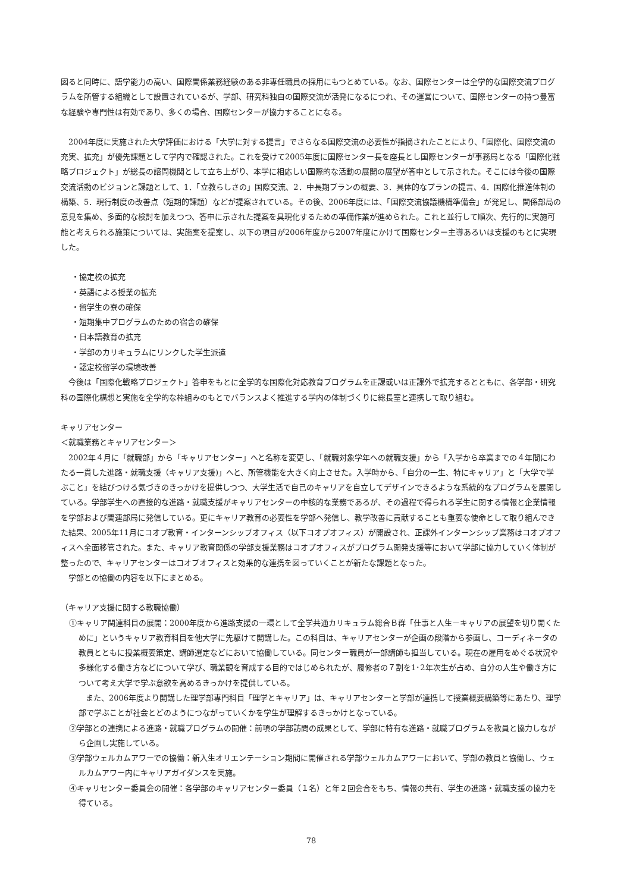図ると同時に、語学能力の高い、国際関係業務経験のある非専任職員の採用にもつとめている。なお、国際センターは全学的な国際交流プログラムを所管する組織として設置されているが、学部、研究科独自の国際交流が活発になるにつれ、その運営について、国際センターの持つ豊富な経験や専門性は有効であり、多くの場合、国際センターが協力することになる。
　2004年度に実施された大学評価における「大学に対する提言」でさらなる国際交流の必要性が指摘されたことにより、「国際化、国際交流の充実、拡充」が優先課題として学内で確認された。これを受けて2005年度に国際センター長を座長とし国際センターが事務局となる「国際化戦略プロジェクト」が総長の諮問機関として立ち上がり、本学に相応しい国際的な活動の展開の展望が答申として示された。そこには今後の国際交流活動のビジョンと課題として、1．「立教らしさの」国際交流、2．中長期プランの概要、3．具体的なプランの提言、4．国際化推進体制の構築、5．現行制度の改善点（短期的課題）などが提案されている。その後、2006年度には、「国際交流協議機構準備会」が発足し、関係部局の意見を集め、多面的な検討を加えつつ、答申に示された提案を具現化するための準備作業が進められた。これと並行して順次、先行的に実施可能と考えられる施策については、実施案を提案し、以下の項目が2006年度から2007年度にかけて国際センター主導あるいは支援のもとに実現した。
・協定校の拡充
・英語による授業の拡充
・留学生の寮の確保
・短期集中プログラムのための宿舎の確保
・日本語教育の拡充
・学部のカリキュラムにリンクした学生派遣
・認定校留学の環境改善
　今後は「国際化戦略プロジェクト」答申をもとに全学的な国際化対応教育プログラムを正課或いは正課外で拡充するとともに、各学部・研究科の国際化構想と実施を全学的な枠組みのもとでバランスよく推進する学内の体制づくりに総長室と連携して取り組む。
キャリアセンター
＜就職業務とキャリアセンター＞
　2002年４月に「就職部」から「キャリアセンター」へと名称を変更し、「就職対象学年への就職支援」から「入学から卒業までの４年間にわたる一貫した進路・就職支援（キャリア支援)」へと、所管機能を大きく向上させた。入学時から、「自分の一生、特にキャリア」と「大学で学ぶこと」を結びつける気づきのきっかけを提供しつつ、大学生活で自己のキャリアを自立してデザインできるような系統的なプログラムを展開している。学部学生への直接的な進路・就職支援がキャリアセンターの中核的な業務であるが、その過程で得られる学生に関する情報と企業情報を学部および関連部局に発信している。更にキャリア教育の必要性を学部へ発信し、教学改善に貢献することも重要な使命として取り組んできた結果、2005年11月にコオプ教育・インターンシップオフィス（以下コオプオフィス）が開設され、正課外インターンシップ業務はコオプオフィスへ全面移管された。また、キャリア教育関係の学部支援業務はコオプオフィスがプログラム開発支援等において学部に協力していく体制が整ったので、キャリアセンターはコオプオフィスと効果的な連携を図っていくことが新たな課題となった。
　学部との協働の内容を以下にまとめる。
（キャリア支援に関する教職協働）
①キャリア関連科目の展開：2000年度から進路支援の一環として全学共通カリキュラム総合Ｂ群「仕事と人生－キャリアの展望を切り開くために」というキャリア教育科目を他大学に先駆けて開講した。この科目は、キャリアセンターが企画の段階から参画し、コーディネータの教員とともに授業概要策定、講師選定などにおいて協働している。同センター職員が一部講師も担当している。現在の雇用をめぐる状況や多様化する働き方などについて学び、職業観を育成する目的ではじめられたが、履修者の７割を1･2年次生が占め、自分の人生や働き方について考え大学で学ぶ意欲を高めるきっかけを提供している。
また、2006年度より開講した理学部専門科目「理学とキャリア」は、キャリアセンターと学部が連携して授業概要構築等にあたり、理学部で学ぶことが社会とどのようにつながっていくかを学生が理解するきっかけとなっている。
②学部との連携による進路・就職プログラムの開催：前項の学部訪問の成果として、学部に特有な進路・就職プログラムを教員と協力しながら企画し実施している。
③学部ウェルカムアワーでの協働：新入生オリエンテーション期間に開催される学部ウェルカムアワーにおいて、学部の教員と協働し、ウェルカムアワー内にキャリアガイダンスを実施。
④キャリセンター委員会の開催：各学部のキャリアセンター委員（１名）と年２回会合をもち、情報の共有、学生の進路・就職支援の協力を得ている。
78